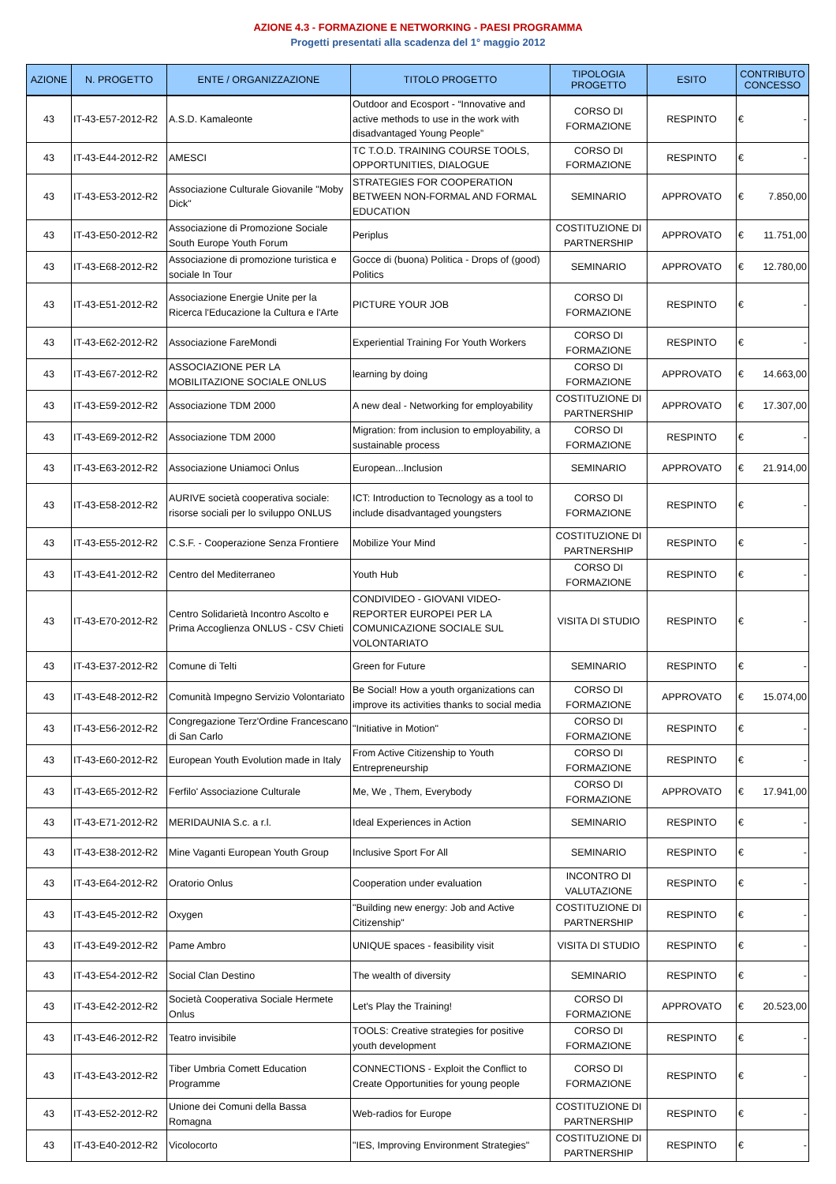AZIONE 4.3 - FORMAZIONE E NETWORKING - PAESI PROGRAMMA
Progetti presentati alla scadenza del 1° maggio 2012
| AZIONE | N. PROGETTO | ENTE / ORGANIZZAZIONE | TITOLO PROGETTO | TIPOLOGIA PROGETTO | ESITO | CONTRIBUTO CONCESSO |
| --- | --- | --- | --- | --- | --- | --- |
| 43 | IT-43-E57-2012-R2 | A.S.D. Kamaleonte | Outdoor and Ecosport - “Innovative and active methods to use in the work with disadvantaged Young People” | CORSO DI FORMAZIONE | RESPINTO | € - |
| 43 | IT-43-E44-2012-R2 | AMESCI | TC T.O.D. TRAINING COURSE TOOLS, OPPORTUNITIES, DIALOGUE | CORSO DI FORMAZIONE | RESPINTO | € - |
| 43 | IT-43-E53-2012-R2 | Associazione Culturale Giovanile "Moby Dick" | STRATEGIES FOR COOPERATION BETWEEN NON-FORMAL AND FORMAL EDUCATION | SEMINARIO | APPROVATO | € 7.850,00 |
| 43 | IT-43-E50-2012-R2 | Associazione di Promozione Sociale South Europe Youth Forum | Periplus | COSTITUZIONE DI PARTNERSHIP | APPROVATO | € 11.751,00 |
| 43 | IT-43-E68-2012-R2 | Associazione di promozione turistica e sociale In Tour | Gocce di (buona) Politica - Drops of (good) Politics | SEMINARIO | APPROVATO | € 12.780,00 |
| 43 | IT-43-E51-2012-R2 | Associazione Energie Unite per la Ricerca l'Educazione la Cultura e l'Arte | PICTURE YOUR JOB | CORSO DI FORMAZIONE | RESPINTO | € - |
| 43 | IT-43-E62-2012-R2 | Associazione FareMondi | Experiential Training For Youth Workers | CORSO DI FORMAZIONE | RESPINTO | € - |
| 43 | IT-43-E67-2012-R2 | ASSOCIAZIONE PER LA MOBILITAZIONE SOCIALE ONLUS | learning by doing | CORSO DI FORMAZIONE | APPROVATO | € 14.663,00 |
| 43 | IT-43-E59-2012-R2 | Associazione TDM 2000 | A new deal - Networking for employability | COSTITUZIONE DI PARTNERSHIP | APPROVATO | € 17.307,00 |
| 43 | IT-43-E69-2012-R2 | Associazione TDM 2000 | Migration: from inclusion to employability, a sustainable process | CORSO DI FORMAZIONE | RESPINTO | € - |
| 43 | IT-43-E63-2012-R2 | Associazione Uniamoci Onlus | European...Inclusion | SEMINARIO | APPROVATO | € 21.914,00 |
| 43 | IT-43-E58-2012-R2 | AURIVE società cooperativa sociale: risorse sociali per lo sviluppo ONLUS | ICT: Introduction to Tecnology as a tool to include disadvantaged youngsters | CORSO DI FORMAZIONE | RESPINTO | € - |
| 43 | IT-43-E55-2012-R2 | C.S.F. - Cooperazione Senza Frontiere | Mobilize Your Mind | COSTITUZIONE DI PARTNERSHIP | RESPINTO | € - |
| 43 | IT-43-E41-2012-R2 | Centro del Mediterraneo | Youth Hub | CORSO DI FORMAZIONE | RESPINTO | € - |
| 43 | IT-43-E70-2012-R2 | Centro Solidarietà Incontro Ascolto e Prima Accoglienza ONLUS - CSV Chieti | CONDIVIDEO - GIOVANI VIDEO-REPORTER EUROPEI PER LA COMUNICAZIONE SOCIALE SUL VOLONTARIATO | VISITA DI STUDIO | RESPINTO | € - |
| 43 | IT-43-E37-2012-R2 | Comune di Telti | Green for Future | SEMINARIO | RESPINTO | € - |
| 43 | IT-43-E48-2012-R2 | Comunità Impegno Servizio Volontariato | Be Social! How a youth organizations can improve its activities thanks to social media | CORSO DI FORMAZIONE | APPROVATO | € 15.074,00 |
| 43 | IT-43-E56-2012-R2 | Congregazione Terz'Ordine Francescano di San Carlo | "Initiative in Motion" | CORSO DI FORMAZIONE | RESPINTO | € - |
| 43 | IT-43-E60-2012-R2 | European Youth Evolution made in Italy | From Active Citizenship to Youth Entrepreneurship | CORSO DI FORMAZIONE | RESPINTO | € - |
| 43 | IT-43-E65-2012-R2 | Ferfilo' Associazione Culturale | Me, We , Them, Everybody | CORSO DI FORMAZIONE | APPROVATO | € 17.941,00 |
| 43 | IT-43-E71-2012-R2 | MERIDAUNIA S.c. a r.l. | Ideal Experiences in Action | SEMINARIO | RESPINTO | € - |
| 43 | IT-43-E38-2012-R2 | Mine Vaganti European Youth Group | Inclusive Sport For All | SEMINARIO | RESPINTO | € - |
| 43 | IT-43-E64-2012-R2 | Oratorio Onlus | Cooperation under evaluation | INCONTRO DI VALUTAZIONE | RESPINTO | € - |
| 43 | IT-43-E45-2012-R2 | Oxygen | "Building new energy: Job and Active Citizenship" | COSTITUZIONE DI PARTNERSHIP | RESPINTO | € - |
| 43 | IT-43-E49-2012-R2 | Pame Ambro | UNIQUE spaces - feasibility visit | VISITA DI STUDIO | RESPINTO | € - |
| 43 | IT-43-E54-2012-R2 | Social Clan Destino | The wealth of diversity | SEMINARIO | RESPINTO | € - |
| 43 | IT-43-E42-2012-R2 | Società Cooperativa Sociale Hermete Onlus | Let's Play the Training! | CORSO DI FORMAZIONE | APPROVATO | € 20.523,00 |
| 43 | IT-43-E46-2012-R2 | Teatro invisibile | TOOLS: Creative strategies for positive youth development | CORSO DI FORMAZIONE | RESPINTO | € - |
| 43 | IT-43-E43-2012-R2 | Tiber Umbria Comett Education Programme | CONNECTIONS - Exploit the Conflict to Create Opportunities for young people | CORSO DI FORMAZIONE | RESPINTO | € - |
| 43 | IT-43-E52-2012-R2 | Unione dei Comuni della Bassa Romagna | Web-radios for Europe | COSTITUZIONE DI PARTNERSHIP | RESPINTO | € - |
| 43 | IT-43-E40-2012-R2 | Vicolocorto | "IES, Improving Environment Strategies" | COSTITUZIONE DI PARTNERSHIP | RESPINTO | € - |